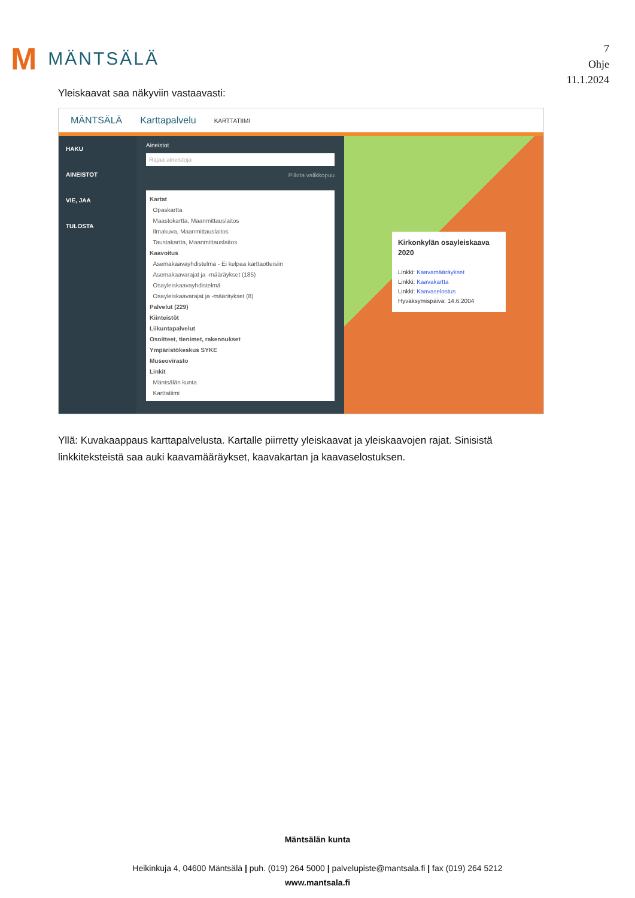M MÄNTSÄLÄ
7
Ohje
11.1.2024
Yleiskaavat saa näkyviin vastaavasti:
MÄNTSÄLÄ Karttapalvelu KARTTATIIMI
HAKU
AINEISTOT
VIE, JAA
TULOSTA
Aineistot
Rajaa aineistoja
Piilota valikkopuu
Kartat
Opaskartta
Maastokartta, Maanmittauslaitos
Ilmakuva, Maanmittauslaitos
Taustakartta, Maanmittauslaitos
Kaavoitus
Asemakaavayhdistelmä - Ei kelpaa karttaotteisiin
Asemakaavarajat ja -määräykset (185)
Osayleiskaavayhdistelmä
Osayleiskaavarajat ja -määräykset (8)
Palvelut (229)
Kiinteistöt
Liikuntapalvelut
Osoitteet, tienimet, rakennukset
Ympäristökeskus SYKE
Museovirasto
Linkit
Mäntsälän kunta
Karttatiimi
Kirkonkylän osayleiskaava 2020
Linkki: Kaavamääräykset
Linkki: Kaavakartta
Linkki: Kaavaselostus
Hyväksymispäivä: 14.6.2004
Yllä: Kuvakaappaus karttapalvelusta. Kartalle piirretty yleiskaavat ja yleiskaavojen rajat. Sinisistä linkkiteksteistä saa auki kaavamääräykset, kaavakartan ja kaavaselostuksen.
Mäntsälän kunta
Heikinkuja 4, 04600 Mäntsälä | puh. (019) 264 5000 | palvelupiste@mantsala.fi | fax (019) 264 5212
www.mantsala.fi